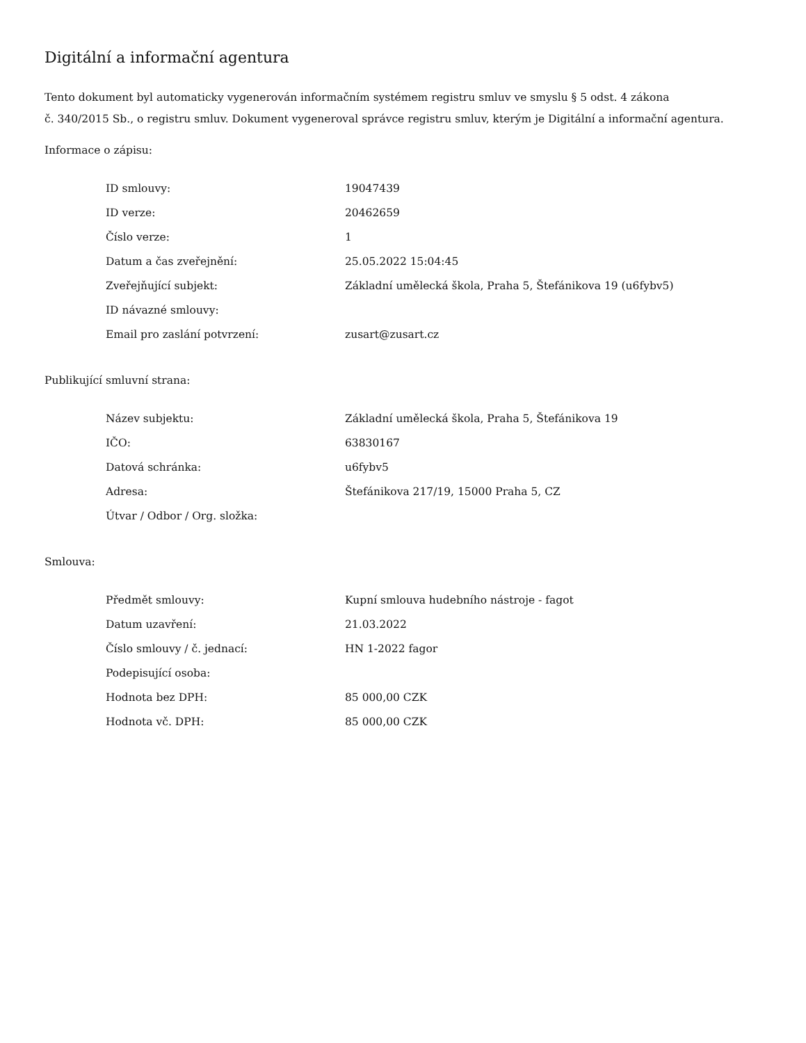Digitální a informační agentura
Tento dokument byl automaticky vygenerován informačním systémem registru smluv ve smyslu § 5 odst. 4 zákona
č. 340/2015 Sb., o registru smluv. Dokument vygeneroval správce registru smluv, kterým je Digitální a informační agentura.
Informace o zápisu:
| ID smlouvy: | 19047439 |
| ID verze: | 20462659 |
| Číslo verze: | 1 |
| Datum a čas zveřejnění: | 25.05.2022 15:04:45 |
| Zveřejňující subjekt: | Základní umělecká škola, Praha 5, Štefánikova 19 (u6fybv5) |
| ID návazné smlouvy: | |
| Email pro zaslání potvrzení: | zusart@zusart.cz |
Publikující smluvní strana:
| Název subjektu: | Základní umělecká škola, Praha 5, Štefánikova 19 |
| IČO: | 63830167 |
| Datová schránka: | u6fybv5 |
| Adresa: | Štefánikova 217/19, 15000 Praha 5, CZ |
| Útvar / Odbor / Org. složka: | |
Smlouva:
| Předmět smlouvy: | Kupní smlouva hudebního nástroje - fagot |
| Datum uzavření: | 21.03.2022 |
| Číslo smlouvy / č. jednací: | HN 1-2022 fagor |
| Podepisující osoba: | |
| Hodnota bez DPH: | 85 000,00 CZK |
| Hodnota vč. DPH: | 85 000,00 CZK |